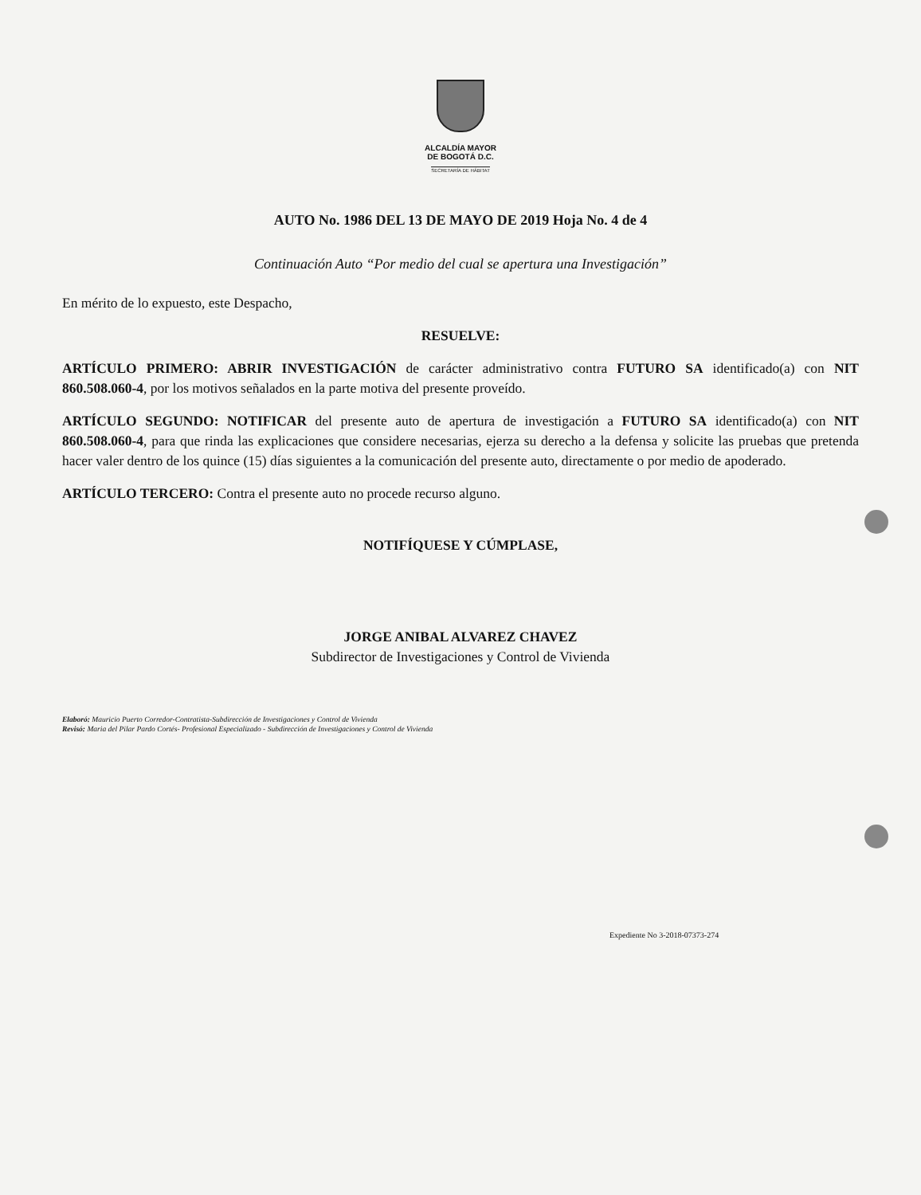ALCALDÍA MAYOR
DE BOGOTÁ D.C.
SECRETARÍA DE HÁBITAT
AUTO No. 1986 DEL 13 DE MAYO DE 2019 Hoja No. 4 de 4
Continuación Auto “Por medio del cual se apertura una Investigación”
En mérito de lo expuesto, este Despacho,
RESUELVE:
ARTÍCULO PRIMERO: ABRIR INVESTIGACIÓN de carácter administrativo contra FUTURO SA identificado(a) con NIT 860.508.060-4, por los motivos señalados en la parte motiva del presente proveído.
ARTÍCULO SEGUNDO: NOTIFICAR del presente auto de apertura de investigación a FUTURO SA identificado(a) con NIT 860.508.060-4, para que rinda las explicaciones que considere necesarias, ejerza su derecho a la defensa y solicite las pruebas que pretenda hacer valer dentro de los quince (15) días siguientes a la comunicación del presente auto, directamente o por medio de apoderado.
ARTÍCULO TERCERO: Contra el presente auto no procede recurso alguno.
NOTIFÍQUESE Y CÚMPLASE,
JORGE ANIBAL ALVAREZ CHAVEZ
Subdirector de Investigaciones y Control de Vivienda
Elaboró: Mauricio Puerto Corredor-Contratista-Subdirección de Investigaciones y Control de Vivienda
Revisó: Maria del Pilar Pardo Cortés- Profesional Especializado - Subdirección de Investigaciones y Control de Vivienda
Expediente No 3-2018-07373-274